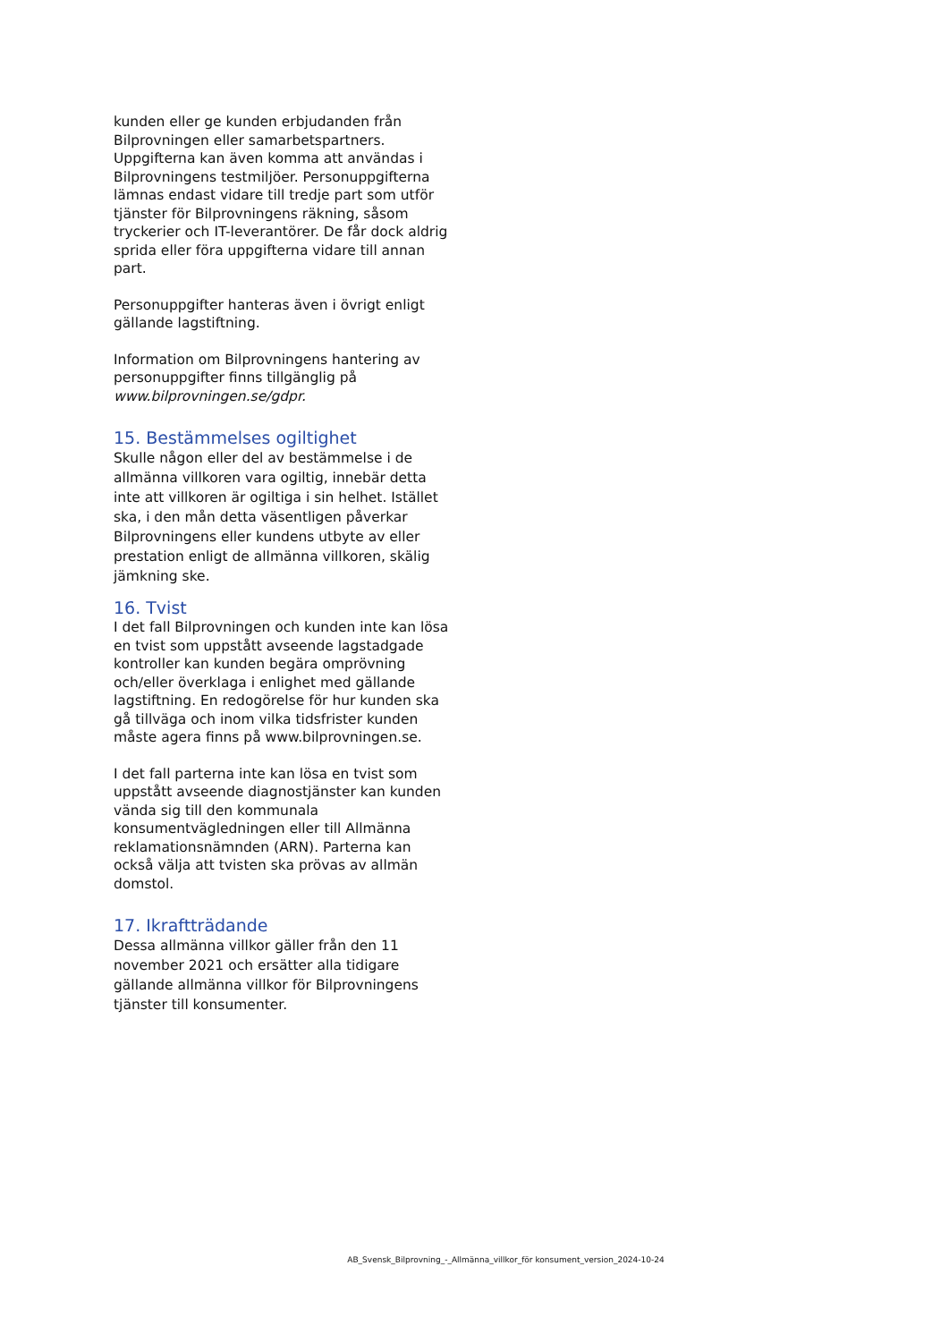kunden eller ge kunden erbjudanden från Bilprovningen eller samarbetspartners. Uppgifterna kan även komma att användas i Bilprovningens testmiljöer. Personuppgifterna lämnas endast vidare till tredje part som utför tjänster för Bilprovningens räkning, såsom tryckerier och IT-leverantörer. De får dock aldrig sprida eller föra uppgifterna vidare till annan part.
Personuppgifter hanteras även i övrigt enligt gällande lagstiftning.
Information om Bilprovningens hantering av personuppgifter finns tillgänglig på www.bilprovningen.se/gdpr.
15. Bestämmelses ogiltighet
Skulle någon eller del av bestämmelse i de allmänna villkoren vara ogiltig, innebär detta inte att villkoren är ogiltiga i sin helhet. Istället ska, i den mån detta väsentligen påverkar Bilprovningens eller kundens utbyte av eller prestation enligt de allmänna villkoren, skälig jämkning ske.
16. Tvist
I det fall Bilprovningen och kunden inte kan lösa en tvist som uppstått avseende lagstadgade kontroller kan kunden begära omprövning och/eller överklaga i enlighet med gällande lagstiftning. En redogörelse för hur kunden ska gå tillväga och inom vilka tidsfrister kunden måste agera finns på www.bilprovningen.se.
I det fall parterna inte kan lösa en tvist som uppstått avseende diagnostjänster kan kunden vända sig till den kommunala konsumentvägledningen eller till Allmänna reklamationsnämnden (ARN). Parterna kan också välja att tvisten ska prövas av allmän domstol.
17. Ikraftträdande
Dessa allmänna villkor gäller från den 11 november 2021 och ersätter alla tidigare gällande allmänna villkor för Bilprovningens tjänster till konsumenter.
AB_Svensk_Bilprovning_-_Allmänna_villkor_för konsument_version_2024-10-24